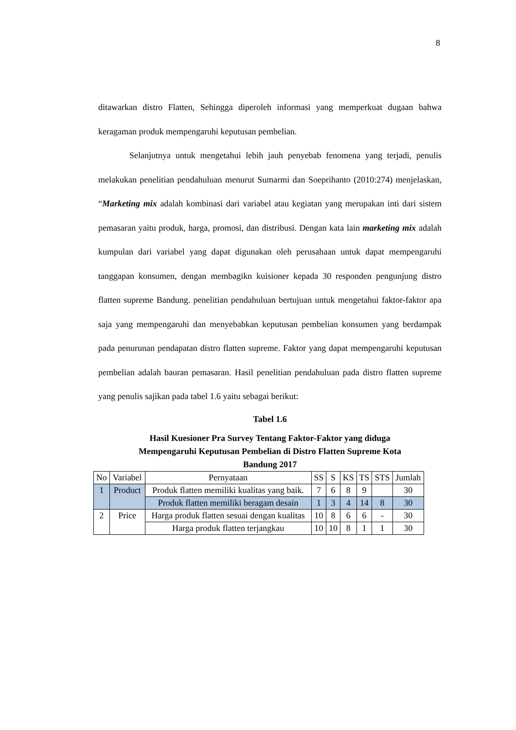8
ditawarkan distro Flatten, Sehingga diperoleh informasi yang memperkuat dugaan bahwa keragaman produk mempengaruhi keputusan pembelian.
Selanjutnya untuk mengetahui lebih jauh penyebab fenomena yang terjadi, penulis melakukan penelitian pendahuluan menurut Sumarmi dan Soeprihanto (2010:274) menjelaskan, “Marketing mix adalah kombinasi dari variabel atau kegiatan yang merupakan inti dari sistem pemasaran yaitu produk, harga, promosi, dan distribusi. Dengan kata lain marketing mix adalah kumpulan dari variabel yang dapat digunakan oleh perusahaan untuk dapat mempengaruhi tanggapan konsumen, dengan membagikn kuisioner kepada 30 responden pengunjung distro flatten supreme Bandung. penelitian pendahuluan bertujuan untuk mengetahui faktor-faktor apa saja yang mempengaruhi dan menyebabkan keputusan pembelian konsumen yang berdampak pada penurunan pendapatan distro flatten supreme. Faktor yang dapat mempengaruhi keputusan pembelian adalah bauran pemasaran. Hasil penelitian pendahuluan pada distro flatten supreme yang penulis sajikan pada tabel 1.6 yaitu sebagai berikut:
Tabel 1.6
Hasil Kuesioner Pra Survey Tentang Faktor-Faktor yang diduga
Mempengaruhi Keputusan Pembelian di Distro Flatten Supreme Kota
Bandung 2017
| No | Variabel | Pernyataan | SS | S | KS | TS | STS | Jumlah |
| 1 | Product | Produk flatten memiliki kualitas yang baik. | 7 | 6 | 8 | 9 | | 30 |
| | | Produk flatten memiliki beragam desain | 1 | 3 | 4 | 14 | 8 | 30 |
| 2 | Price | Harga produk flatten sesuai dengan kualitas | 10 | 8 | 6 | 6 | - | 30 |
| | | Harga produk flatten terjangkau | 10 | 10 | 8 | 1 | 1 | 30 |